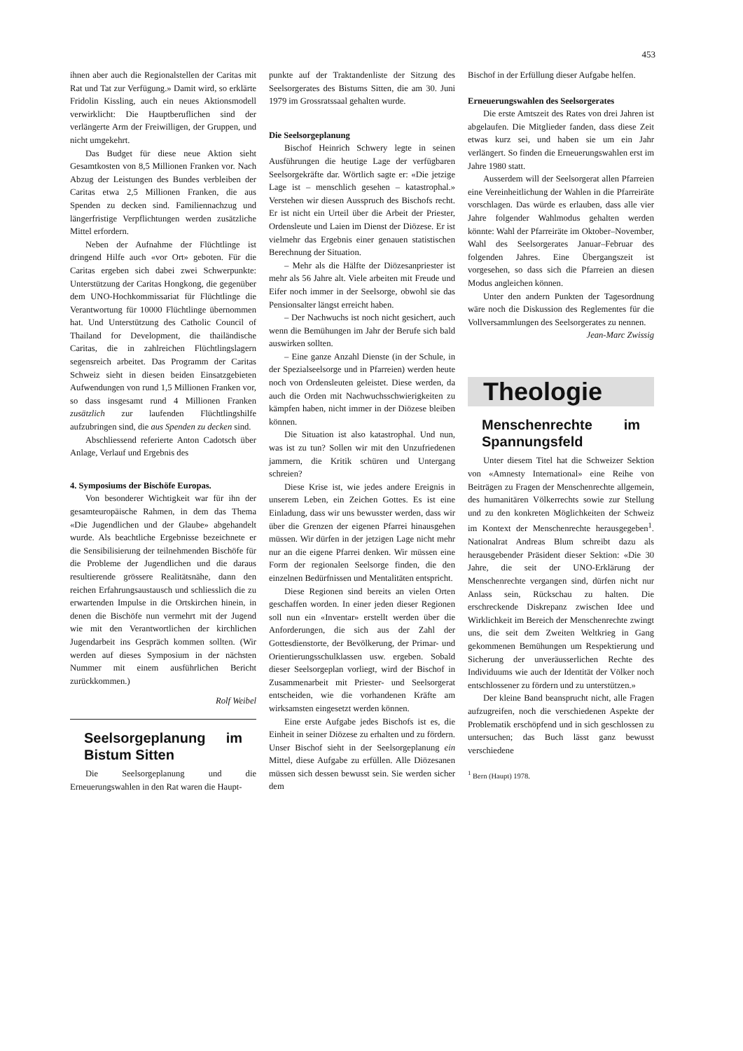453
ihnen aber auch die Regionalstellen der Caritas mit Rat und Tat zur Verfügung.» Damit wird, so erklärte Fridolin Kissling, auch ein neues Aktionsmodell verwirklicht: Die Hauptberuflichen sind der verlängerte Arm der Freiwilligen, der Gruppen, und nicht umgekehrt.
Das Budget für diese neue Aktion sieht Gesamtkosten von 8,5 Millionen Franken vor. Nach Abzug der Leistungen des Bundes verbleiben der Caritas etwa 2,5 Millionen Franken, die aus Spenden zu decken sind. Familiennachzug und längerfristige Verpflichtungen werden zusätzliche Mittel erfordern.
Neben der Aufnahme der Flüchtlinge ist dringend Hilfe auch «vor Ort» geboten. Für die Caritas ergeben sich dabei zwei Schwerpunkte: Unterstützung der Caritas Hongkong, die gegenüber dem UNO-Hochkommissariat für Flüchtlinge die Verantwortung für 10000 Flüchtlinge übernommen hat. Und Unterstützung des Catholic Council of Thailand for Development, die thailändische Caritas, die in zahlreichen Flüchtlingslagern segensreich arbeitet. Das Programm der Caritas Schweiz sieht in diesen beiden Einsatzgebieten Aufwendungen von rund 1,5 Millionen Franken vor, so dass insgesamt rund 4 Millionen Franken zusätzlich zur laufenden Flüchtlingshilfe aufzubringen sind, die aus Spenden zu decken sind.
Abschliessend referierte Anton Cadotsch über Anlage, Verlauf und Ergebnis des
4. Symposiums der Bischöfe Europas.
Von besonderer Wichtigkeit war für ihn der gesamteuropäische Rahmen, in dem das Thema «Die Jugendlichen und der Glaube» abgehandelt wurde. Als beachtliche Ergebnisse bezeichnete er die Sensibilisierung der teilnehmenden Bischöfe für die Probleme der Jugendlichen und die daraus resultierende grössere Realitätsnähe, dann den reichen Erfahrungsaustausch und schliesslich die zu erwartenden Impulse in die Ortskirchen hinein, in denen die Bischöfe nun vermehrt mit der Jugend wie mit den Verantwortlichen der kirchlichen Jugendarbeit ins Gespräch kommen sollten. (Wir werden auf dieses Symposium in der nächsten Nummer mit einem ausführlichen Bericht zurückkommen.)
Rolf Weibel
Seelsorgeplanung im Bistum Sitten
Die Seelsorgeplanung und die Erneuerungswahlen in den Rat waren die Haupt-
punkte auf der Traktandenliste der Sitzung des Seelsorgerates des Bistums Sitten, die am 30. Juni 1979 im Grossratssaal gehalten wurde.
Die Seelsorgeplanung
Bischof Heinrich Schwery legte in seinen Ausführungen die heutige Lage der verfügbaren Seelsorgekräfte dar. Wörtlich sagte er: «Die jetzige Lage ist – menschlich gesehen – katastrophal.» Verstehen wir diesen Ausspruch des Bischofs recht. Er ist nicht ein Urteil über die Arbeit der Priester, Ordensleute und Laien im Dienst der Diözese. Er ist vielmehr das Ergebnis einer genauen statistischen Berechnung der Situation.
– Mehr als die Hälfte der Diözesanpriester ist mehr als 56 Jahre alt. Viele arbeiten mit Freude und Eifer noch immer in der Seelsorge, obwohl sie das Pensionsalter längst erreicht haben.
– Der Nachwuchs ist noch nicht gesichert, auch wenn die Bemühungen im Jahr der Berufe sich bald auswirken sollten.
– Eine ganze Anzahl Dienste (in der Schule, in der Spezialseelsorge und in Pfarreien) werden heute noch von Ordensleuten geleistet. Diese werden, da auch die Orden mit Nachwuchsschwierigkeiten zu kämpfen haben, nicht immer in der Diözese bleiben können.
Die Situation ist also katastrophal. Und nun, was ist zu tun? Sollen wir mit den Unzufriedenen jammern, die Kritik schüren und Untergang schreien?
Diese Krise ist, wie jedes andere Ereignis in unserem Leben, ein Zeichen Gottes. Es ist eine Einladung, dass wir uns bewusster werden, dass wir über die Grenzen der eigenen Pfarrei hinausgehen müssen. Wir dürfen in der jetzigen Lage nicht mehr nur an die eigene Pfarrei denken. Wir müssen eine Form der regionalen Seelsorge finden, die den einzelnen Bedürfnissen und Mentalitäten entspricht.
Diese Regionen sind bereits an vielen Orten geschaffen worden. In einer jeden dieser Regionen soll nun ein «Inventar» erstellt werden über die Anforderungen, die sich aus der Zahl der Gottesdienstorte, der Bevölkerung, der Primar- und Orientierungsschulklassen usw. ergeben. Sobald dieser Seelsorgeplan vorliegt, wird der Bischof in Zusammenarbeit mit Priester- und Seelsorgerat entscheiden, wie die vorhandenen Kräfte am wirksamsten eingesetzt werden können.
Eine erste Aufgabe jedes Bischofs ist es, die Einheit in seiner Diözese zu erhalten und zu fördern. Unser Bischof sieht in der Seelsorgeplanung ein Mittel, diese Aufgabe zu erfüllen. Alle Diözesanen müssen sich dessen bewusst sein. Sie werden sicher dem
Bischof in der Erfüllung dieser Aufgabe helfen.
Erneuerungswahlen des Seelsorgerates
Die erste Amtszeit des Rates von drei Jahren ist abgelaufen. Die Mitglieder fanden, dass diese Zeit etwas kurz sei, und haben sie um ein Jahr verlängert. So finden die Erneuerungswahlen erst im Jahre 1980 statt.
Ausserdem will der Seelsorgerat allen Pfarreien eine Vereinheitlichung der Wahlen in die Pfarreiräte vorschlagen. Das würde es erlauben, dass alle vier Jahre folgender Wahlmodus gehalten werden könnte: Wahl der Pfarreiräte im Oktober–November, Wahl des Seelsorgerates Januar–Februar des folgenden Jahres. Eine Übergangszeit ist vorgesehen, so dass sich die Pfarreien an diesen Modus angleichen können.
Unter den andern Punkten der Tagesordnung wäre noch die Diskussion des Reglementes für die Vollversammlungen des Seelsorgerates zu nennen.
Jean-Marc Zwissig
Theologie
Menschenrechte im Spannungsfeld
Unter diesem Titel hat die Schweizer Sektion von «Amnesty International» eine Reihe von Beiträgen zu Fragen der Menschenrechte allgemein, des humanitären Völkerrechts sowie zur Stellung und zu den konkreten Möglichkeiten der Schweiz im Kontext der Menschenrechte herausgegeben<sup>1</sup>. Nationalrat Andreas Blum schreibt dazu als herausgebender Präsident dieser Sektion: «Die 30 Jahre, die seit der UNO-Erklärung der Menschenrechte vergangen sind, dürfen nicht nur Anlass sein, Rückschau zu halten. Die erschreckende Diskrepanz zwischen Idee und Wirklichkeit im Bereich der Menschenrechte zwingt uns, die seit dem Zweiten Weltkrieg in Gang gekommenen Bemühungen um Respektierung und Sicherung der unveräusserlichen Rechte des Individuums wie auch der Identität der Völker noch entschlossener zu fördern und zu unterstützen.»
Der kleine Band beansprucht nicht, alle Fragen aufzugreifen, noch die verschiedenen Aspekte der Problematik erschöpfend und in sich geschlossen zu untersuchen; das Buch lässt ganz bewusst verschiedene
<sup>1</sup> Bern (Haupt) 1978.